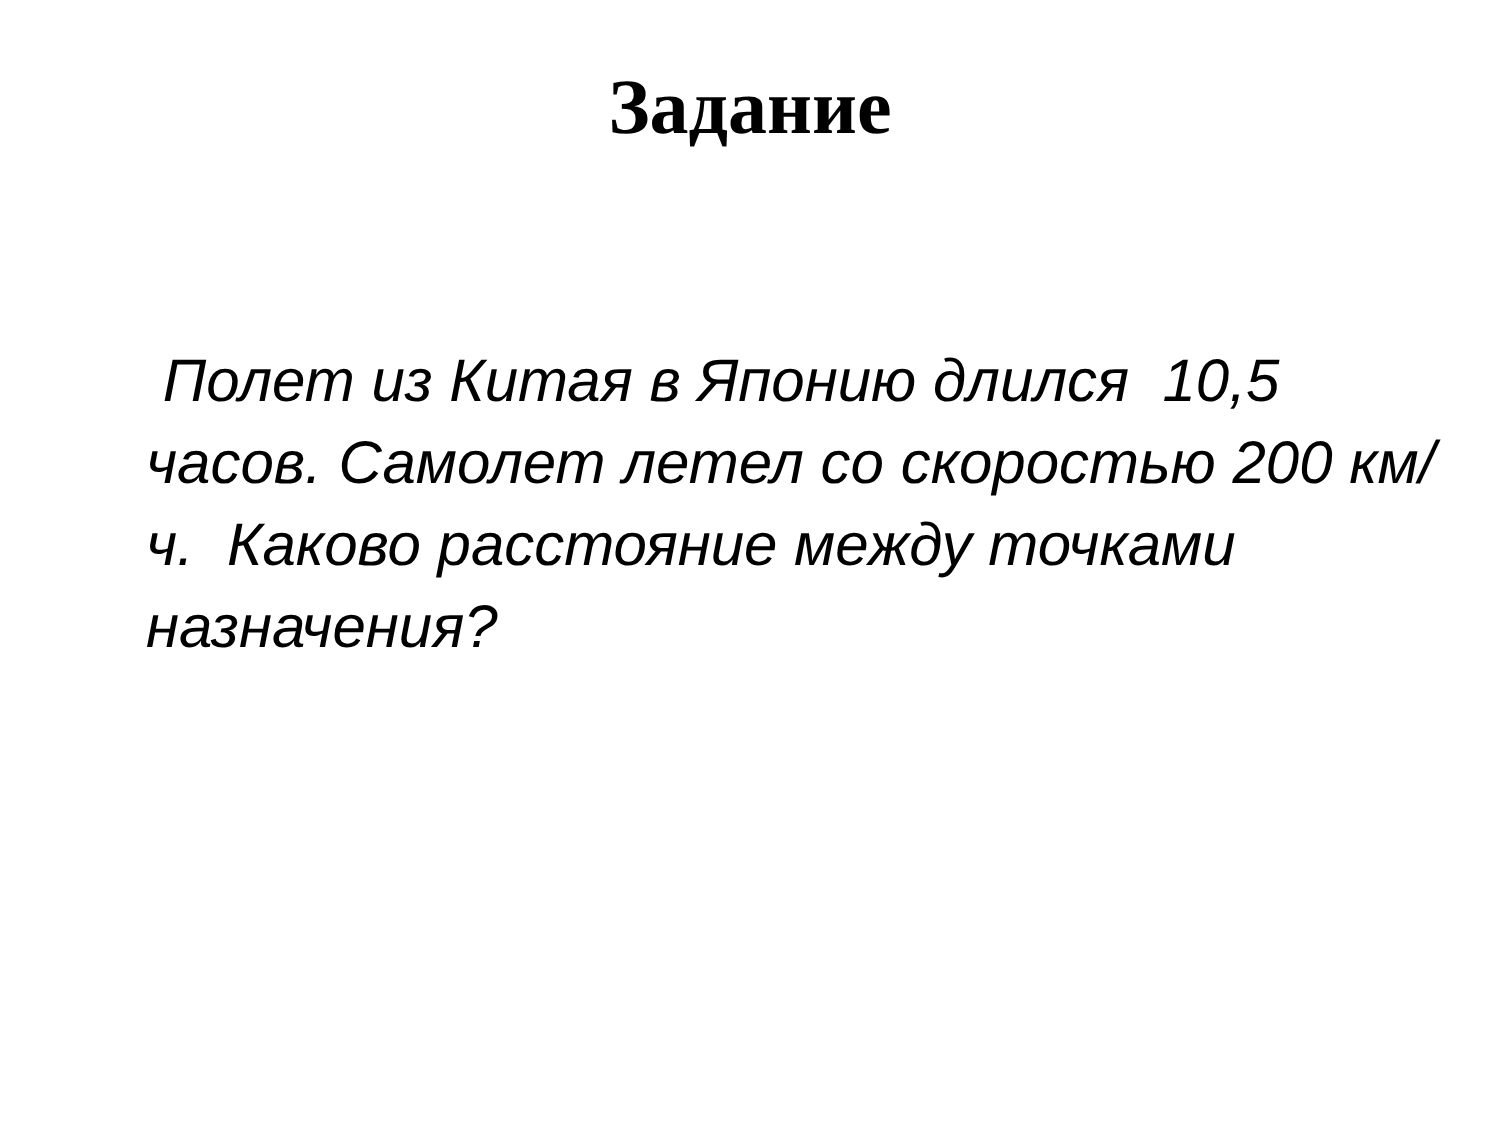Задание
Полет из Китая в Японию длился 10,5 часов. Самолет летел со скоростью 200 км/ч. Каково расстояние между точками назначения?